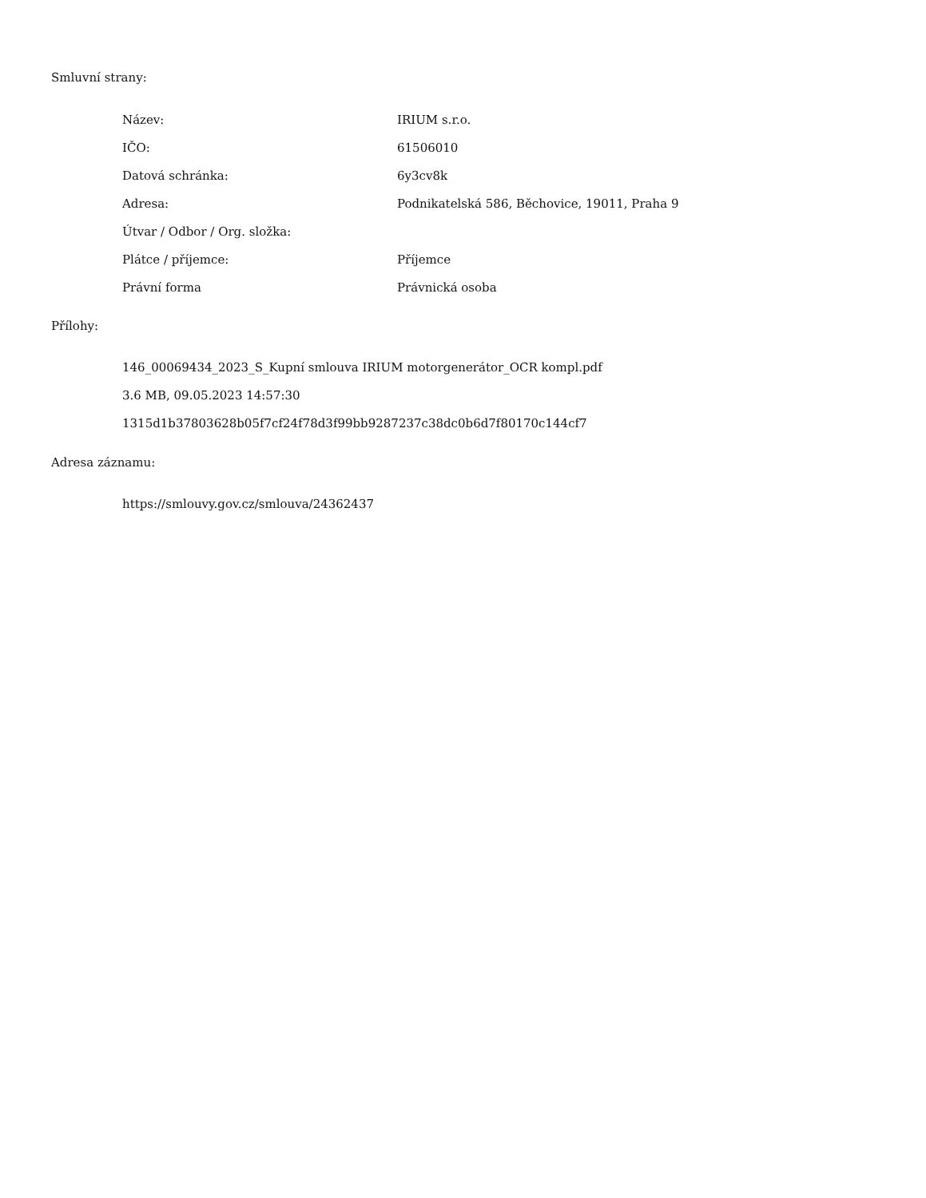Smluvní strany:
| Název: | IRIUM s.r.o. |
| IČO: | 61506010 |
| Datová schránka: | 6y3cv8k |
| Adresa: | Podnikatelská 586, Běchovice, 19011, Praha 9 |
| Útvar / Odbor / Org. složka: | |
| Plátce / příjemce: | Příjemce |
| Právní forma | Právnická osoba |
Přílohy:
146_00069434_2023_S_Kupní smlouva IRIUM motorgenerátor_OCR kompl.pdf
3.6 MB, 09.05.2023 14:57:30
1315d1b37803628b05f7cf24f78d3f99bb9287237c38dc0b6d7f80170c144cf7
Adresa záznamu:
https://smlouvy.gov.cz/smlouva/24362437